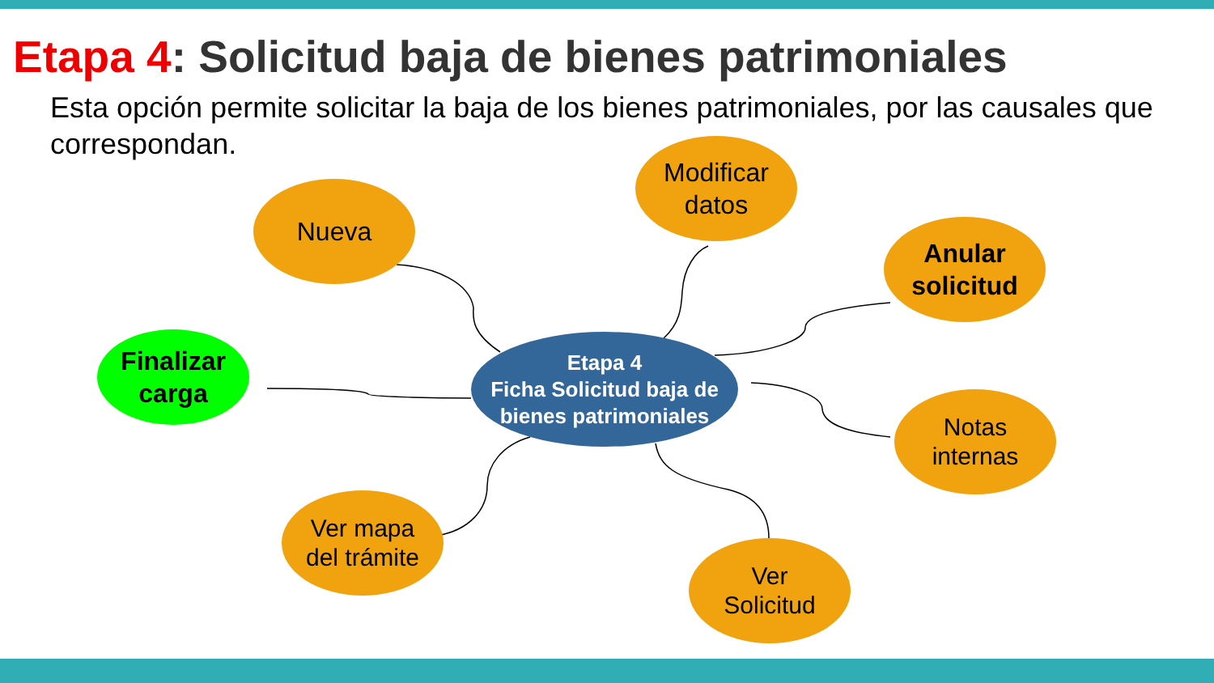Etapa 4: Solicitud baja de bienes patrimoniales
Esta opción permite solicitar la baja de los bienes patrimoniales, por las causales que correspondan.
Etapa 4
Ficha Solicitud baja de bienes patrimoniales
Nueva
Modificar
datos
Anular
solicitud
Finalizar
carga
Notas
internas
Ver mapa
del trámite
Ver
Solicitud